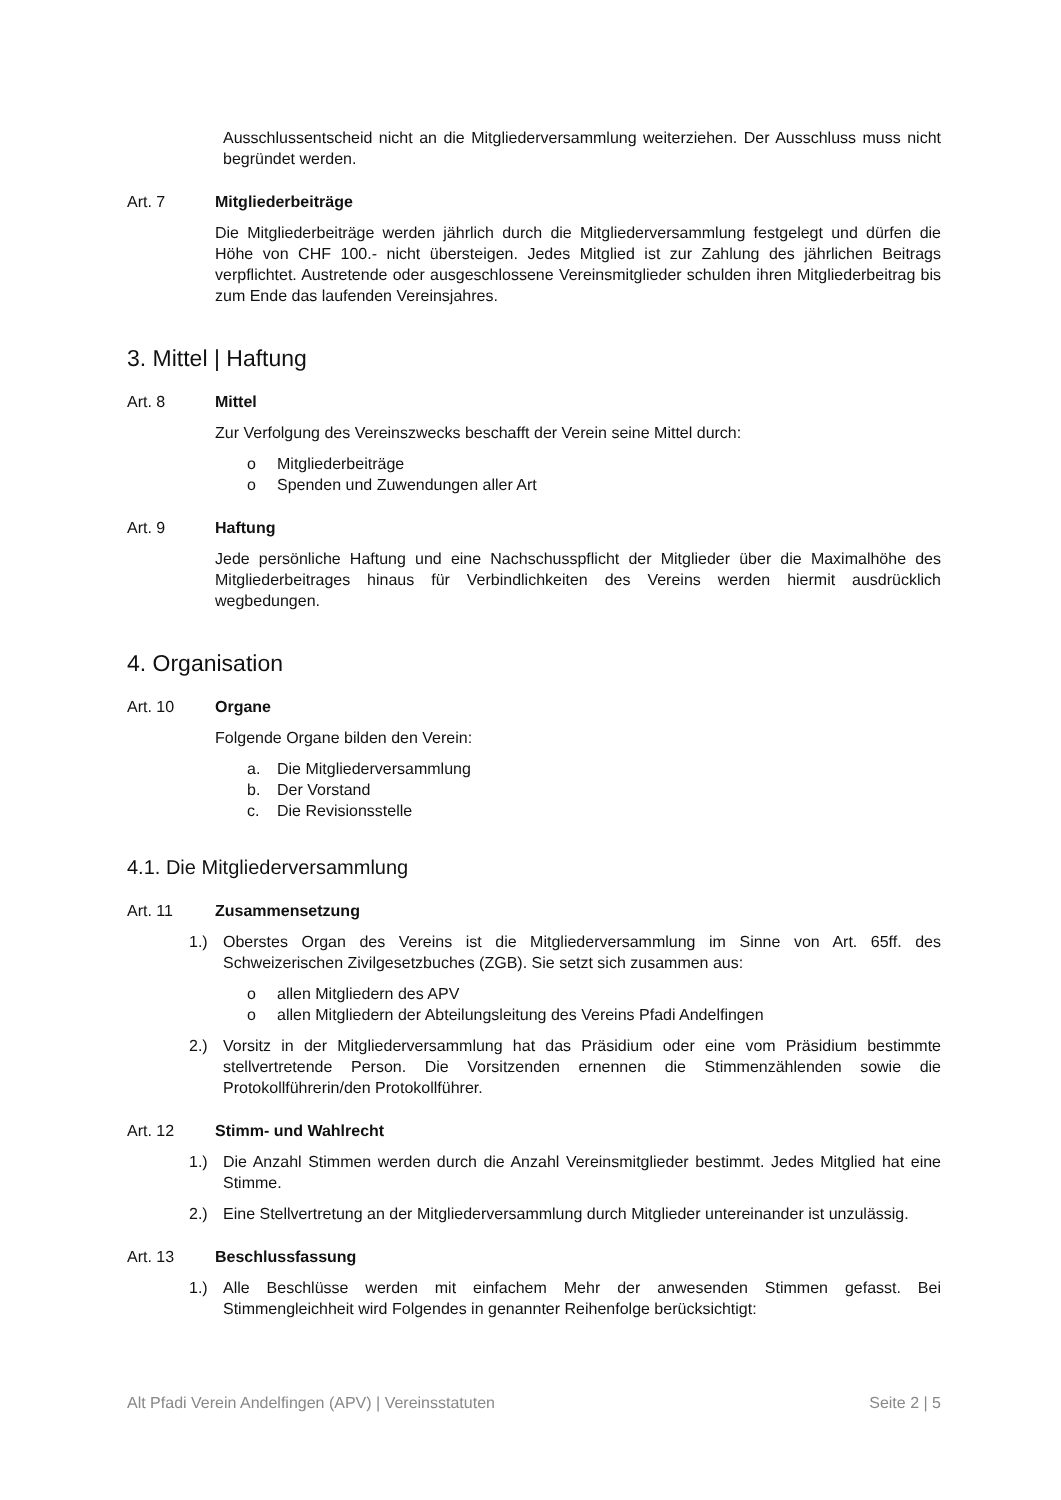Ausschlussentscheid nicht an die Mitgliederversammlung weiterziehen. Der Ausschluss muss nicht begründet werden.
Art. 7 Mitgliederbeiträge
Die Mitgliederbeiträge werden jährlich durch die Mitgliederversammlung festgelegt und dürfen die Höhe von CHF 100.- nicht übersteigen. Jedes Mitglied ist zur Zahlung des jährlichen Beitrags verpflichtet. Austretende oder ausgeschlossene Vereinsmitglieder schulden ihren Mitgliederbeitrag bis zum Ende das laufenden Vereinsjahres.
3. Mittel | Haftung
Art. 8 Mittel
Zur Verfolgung des Vereinszwecks beschafft der Verein seine Mittel durch:
o Mitgliederbeiträge
o Spenden und Zuwendungen aller Art
Art. 9 Haftung
Jede persönliche Haftung und eine Nachschusspflicht der Mitglieder über die Maximalhöhe des Mitgliederbeitrages hinaus für Verbindlichkeiten des Vereins werden hiermit ausdrücklich wegbedungen.
4. Organisation
Art. 10 Organe
Folgende Organe bilden den Verein:
a. Die Mitgliederversammlung
b. Der Vorstand
c. Die Revisionsstelle
4.1. Die Mitgliederversammlung
Art. 11 Zusammensetzung
1.) Oberstes Organ des Vereins ist die Mitgliederversammlung im Sinne von Art. 65ff. des Schweizerischen Zivilgesetzbuches (ZGB). Sie setzt sich zusammen aus:
o allen Mitgliedern des APV
o allen Mitgliedern der Abteilungsleitung des Vereins Pfadi Andelfingen
2.) Vorsitz in der Mitgliederversammlung hat das Präsidium oder eine vom Präsidium bestimmte stellvertretende Person. Die Vorsitzenden ernennen die Stimmenzählenden sowie die Protokollführerin/den Protokollführer.
Art. 12 Stimm- und Wahlrecht
1.) Die Anzahl Stimmen werden durch die Anzahl Vereinsmitglieder bestimmt. Jedes Mitglied hat eine Stimme.
2.) Eine Stellvertretung an der Mitgliederversammlung durch Mitglieder untereinander ist unzulässig.
Art. 13 Beschlussfassung
1.) Alle Beschlüsse werden mit einfachem Mehr der anwesenden Stimmen gefasst. Bei Stimmengleichheit wird Folgendes in genannter Reihenfolge berücksichtigt:
Alt Pfadi Verein Andelfingen (APV) | Vereinsstatuten Seite 2 | 5